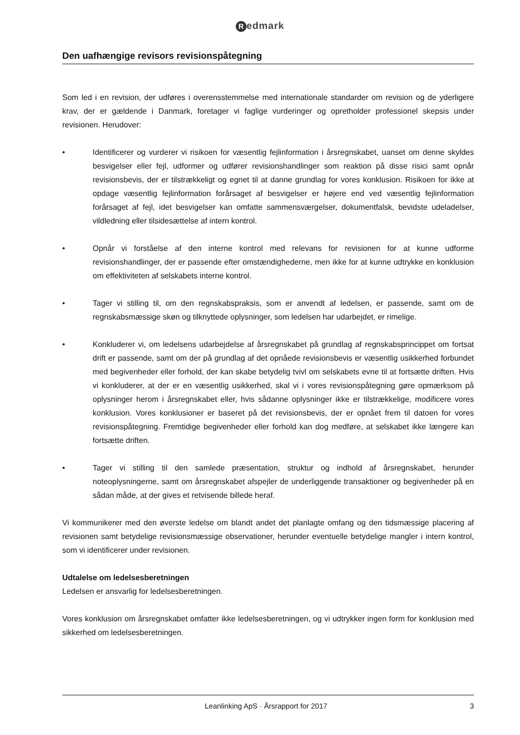Redmark
Den uafhængige revisors revisionspåtegning
Som led i en revision, der udføres i overensstemmelse med internationale standarder om revision og de yderligere krav, der er gældende i Danmark, foretager vi faglige vurderinger og opretholder professionel skepsis under revisionen. Herudover:
• Identificerer og vurderer vi risikoen for væsentlig fejlinformation i årsregnskabet, uanset om denne skyldes besvigelser eller fejl, udformer og udfører revisionshandlinger som reaktion på disse risici samt opnår revisionsbevis, der er tilstrækkeligt og egnet til at danne grundlag for vores konklusion. Risikoen for ikke at opdage væsentlig fejlinformation forårsaget af besvigelser er højere end ved væsentlig fejlinformation forårsaget af fejl, idet besvigelser kan omfatte sammensværgelser, dokumentfalsk, bevidste udeladelser, vildledning eller tilsidesættelse af intern kontrol.
• Opnår vi forståelse af den interne kontrol med relevans for revisionen for at kunne udforme revisionshandlinger, der er passende efter omstændighederne, men ikke for at kunne udtrykke en konklusion om effektiviteten af selskabets interne kontrol.
• Tager vi stilling til, om den regnskabspraksis, som er anvendt af ledelsen, er passende, samt om de regnskabsmæssige skøn og tilknyttede oplysninger, som ledelsen har udarbejdet, er rimelige.
• Konkluderer vi, om ledelsens udarbejdelse af årsregnskabet på grundlag af regnskabsprincippet om fortsat drift er passende, samt om der på grundlag af det opnåede revisionsbevis er væsentlig usikkerhed forbundet med begivenheder eller forhold, der kan skabe betydelig tvivl om selskabets evne til at fortsætte driften. Hvis vi konkluderer, at der er en væsentlig usikkerhed, skal vi i vores revisionspåtegning gøre opmærksom på oplysninger herom i årsregnskabet eller, hvis sådanne oplysninger ikke er tilstrækkelige, modificere vores konklusion. Vores konklusioner er baseret på det revisionsbevis, der er opnået frem til datoen for vores revisionspåtegning. Fremtidige begivenheder eller forhold kan dog medføre, at selskabet ikke længere kan fortsætte driften.
• Tager vi stilling til den samlede præsentation, struktur og indhold af årsregnskabet, herunder noteoplysningerne, samt om årsregnskabet afspejler de underliggende transaktioner og begivenheder på en sådan måde, at der gives et retvisende billede heraf.
Vi kommunikerer med den øverste ledelse om blandt andet det planlagte omfang og den tidsmæssige placering af revisionen samt betydelige revisionsmæssige observationer, herunder eventuelle betydelige mangler i intern kontrol, som vi identificerer under revisionen.
Udtalelse om ledelsesberetningen
Ledelsen er ansvarlig for ledelsesberetningen.
Vores konklusion om årsregnskabet omfatter ikke ledelsesberetningen, og vi udtrykker ingen form for konklusion med sikkerhed om ledelsesberetningen.
Leanlinking ApS · Årsrapport for 2017
3